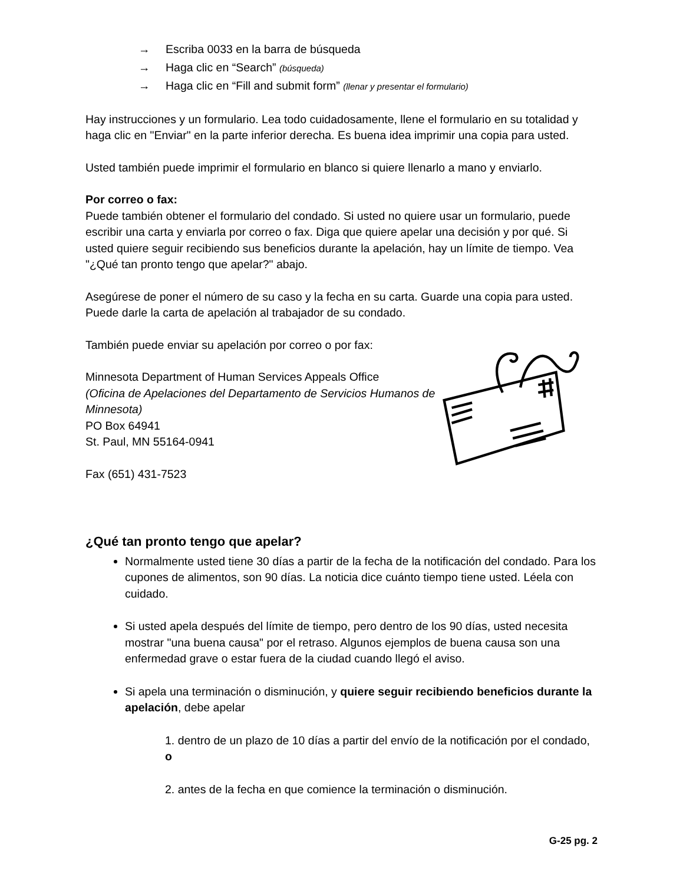→ Escriba 0033 en la barra de búsqueda
→ Haga clic en “Search” (búsqueda)
→ Haga clic en “Fill and submit form” (llenar y presentar el formulario)
Hay instrucciones y un formulario. Lea todo cuidadosamente, llene el formulario en su totalidad y haga clic en "Enviar" en la parte inferior derecha. Es buena idea imprimir una copia para usted.
Usted también puede imprimir el formulario en blanco si quiere llenarlo a mano y enviarlo.
Por correo o fax:
Puede también obtener el formulario del condado. Si usted no quiere usar un formulario, puede escribir una carta y enviarla por correo o fax. Diga que quiere apelar una decisión y por qué. Si usted quiere seguir recibiendo sus beneficios durante la apelación, hay un límite de tiempo. Vea "¿Qué tan pronto tengo que apelar?" abajo.
Asegúrese de poner el número de su caso y la fecha en su carta. Guarde una copia para usted. Puede darle la carta de apelación al trabajador de su condado.
También puede enviar su apelación por correo o por fax:
Minnesota Department of Human Services Appeals Office
(Oficina de Apelaciones del Departamento de Servicios Humanos de Minnesota)
PO Box 64941
St. Paul, MN 55164-0941
Fax (651) 431-7523
¿Qué tan pronto tengo que apelar?
Normalmente usted tiene 30 días a partir de la fecha de la notificación del condado. Para los cupones de alimentos, son 90 días. La noticia dice cuánto tiempo tiene usted. Léela con cuidado.
Si usted apela después del límite de tiempo, pero dentro de los 90 días, usted necesita mostrar "una buena causa" por el retraso. Algunos ejemplos de buena causa son una enfermedad grave o estar fuera de la ciudad cuando llegó el aviso.
Si apela una terminación o disminución, y quiere seguir recibiendo beneficios durante la apelación, debe apelar
1. dentro de un plazo de 10 días a partir del envío de la notificación por el condado, o
2. antes de la fecha en que comience la terminación o disminución.
G-25 pg. 2